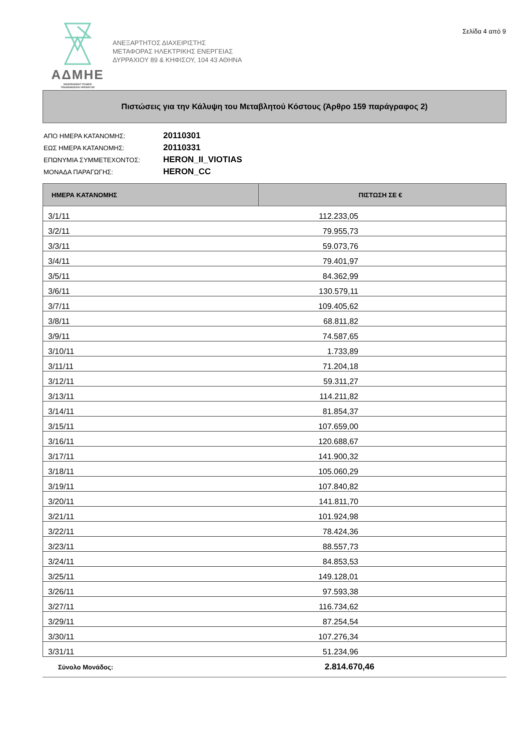Σελίδα 4 από 9
ΑΔΜΗΕ
INDEPENDENT POWER
TRANSMISSION OPERATOR
ΑΝΕΞΑΡΤΗΤΟΣ ΔΙΑΧΕΙΡΙΣΤΗΣ
ΜΕΤΑΦΟΡΑΣ ΗΛΕΚΤΡΙΚΗΣ ΕΝΕΡΓΕΙΑΣ
ΔΥΡΡΑΧΙΟΥ 89 & ΚΗΦΙΣΟΥ, 104 43 ΑΘΗΝΑ
Πιστώσεις για την Κάλυψη του Μεταβλητού Κόστους (Άρθρο 159 παράγραφος 2)
| ΑΠΟ ΗΜΕΡΑ ΚΑΤΑΝΟΜΗΣ: | 20110301 |
| ΕΩΣ ΗΜΕΡΑ ΚΑΤΑΝΟΜΗΣ: | 20110331 |
| ΕΠΩΝΥΜΙΑ ΣΥΜΜΕΤΕΧΟΝΤΟΣ: | HERON_II_VIOTIAS |
| ΜΟΝΑΔΑ ΠΑΡΑΓΩΓΗΣ: | HERON_CC |
| ΗΜΕΡΑ ΚΑΤΑΝΟΜΗΣ | ΠΙΣΤΩΣΗ ΣΕ € | |
| --- | --- | --- |
| 3/1/11 | 112.233,05 | |
| 3/2/11 | 79.955,73 | |
| 3/3/11 | 59.073,76 | |
| 3/4/11 | 79.401,97 | |
| 3/5/11 | 84.362,99 | |
| 3/6/11 | 130.579,11 | |
| 3/7/11 | 109.405,62 | |
| 3/8/11 | 68.811,82 | |
| 3/9/11 | 74.587,65 | |
| 3/10/11 | 1.733,89 | |
| 3/11/11 | 71.204,18 | |
| 3/12/11 | 59.311,27 | |
| 3/13/11 | 114.211,82 | |
| 3/14/11 | 81.854,37 | |
| 3/15/11 | 107.659,00 | |
| 3/16/11 | 120.688,67 | |
| 3/17/11 | 141.900,32 | |
| 3/18/11 | 105.060,29 | |
| 3/19/11 | 107.840,82 | |
| 3/20/11 | 141.811,70 | |
| 3/21/11 | 101.924,98 | |
| 3/22/11 | 78.424,36 | |
| 3/23/11 | 88.557,73 | |
| 3/24/11 | 84.853,53 | |
| 3/25/11 | 149.128,01 | |
| 3/26/11 | 97.593,38 | |
| 3/27/11 | 116.734,62 | |
| 3/29/11 | 87.254,54 | |
| 3/30/11 | 107.276,34 | |
| 3/31/11 | 51.234,96 | |
| Σύνολο Μονάδος: | 2.814.670,46 | |